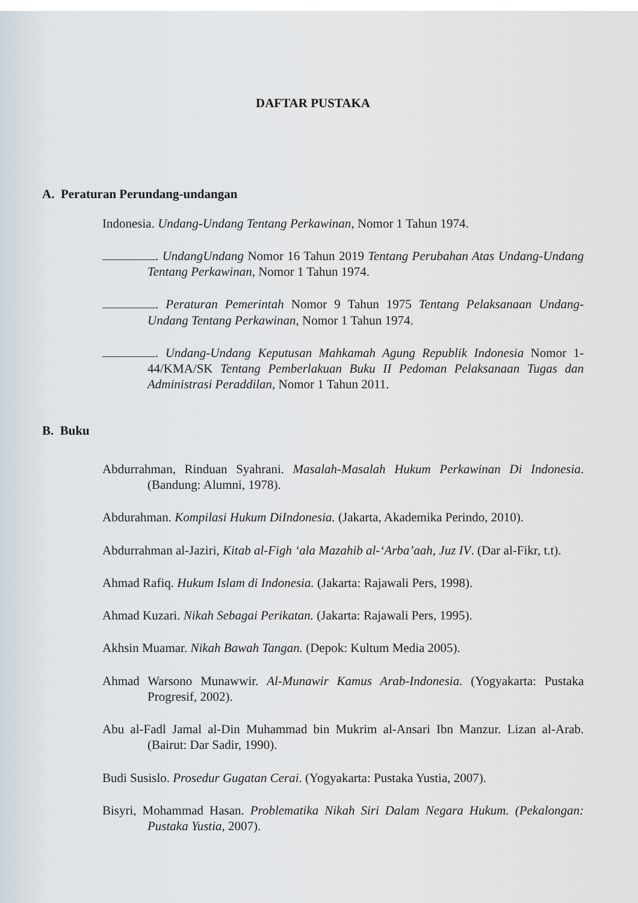DAFTAR PUSTAKA
A. Peraturan Perundang-undangan
Indonesia. Undang-Undang Tentang Perkawinan, Nomor 1 Tahun 1974.
. UndangUndang Nomor 16 Tahun 2019 Tentang Perubahan Atas Undang-Undang Tentang Perkawinan, Nomor 1 Tahun 1974.
. Peraturan Pemerintah Nomor 9 Tahun 1975 Tentang Pelaksanaan Undang-Undang Tentang Perkawinan, Nomor 1 Tahun 1974.
. Undang-Undang Keputusan Mahkamah Agung Republik Indonesia Nomor 1-44/KMA/SK Tentang Pemberlakuan Buku II Pedoman Pelaksanaan Tugas dan Administrasi Peraddilan, Nomor 1 Tahun 2011.
B. Buku
Abdurrahman, Rinduan Syahrani. Masalah-Masalah Hukum Perkawinan Di Indonesia. (Bandung: Alumni, 1978).
Abdurahman. Kompilasi Hukum DiIndonesia. (Jakarta, Akademika Perindo, 2010).
Abdurrahman al-Jaziri, Kitab al-Figh ‘ala Mazahib al-‘Arba’aah, Juz IV. (Dar al-Fikr, t.t).
Ahmad Rafiq. Hukum Islam di Indonesia. (Jakarta: Rajawali Pers, 1998).
Ahmad Kuzari. Nikah Sebagai Perikatan. (Jakarta: Rajawali Pers, 1995).
Akhsin Muamar. Nikah Bawah Tangan. (Depok: Kultum Media 2005).
Ahmad Warsono Munawwir. Al-Munawir Kamus Arab-Indonesia. (Yogyakarta: Pustaka Progresif, 2002).
Abu al-Fadl Jamal al-Din Muhammad bin Mukrim al-Ansari Ibn Manzur. Lizan al-Arab. (Bairut: Dar Sadir, 1990).
Budi Susislo. Prosedur Gugatan Cerai. (Yogyakarta: Pustaka Yustia, 2007).
Bisyri, Mohammad Hasan. Problematika Nikah Siri Dalam Negara Hukum. (Pekalongan: Pustaka Yustia, 2007).